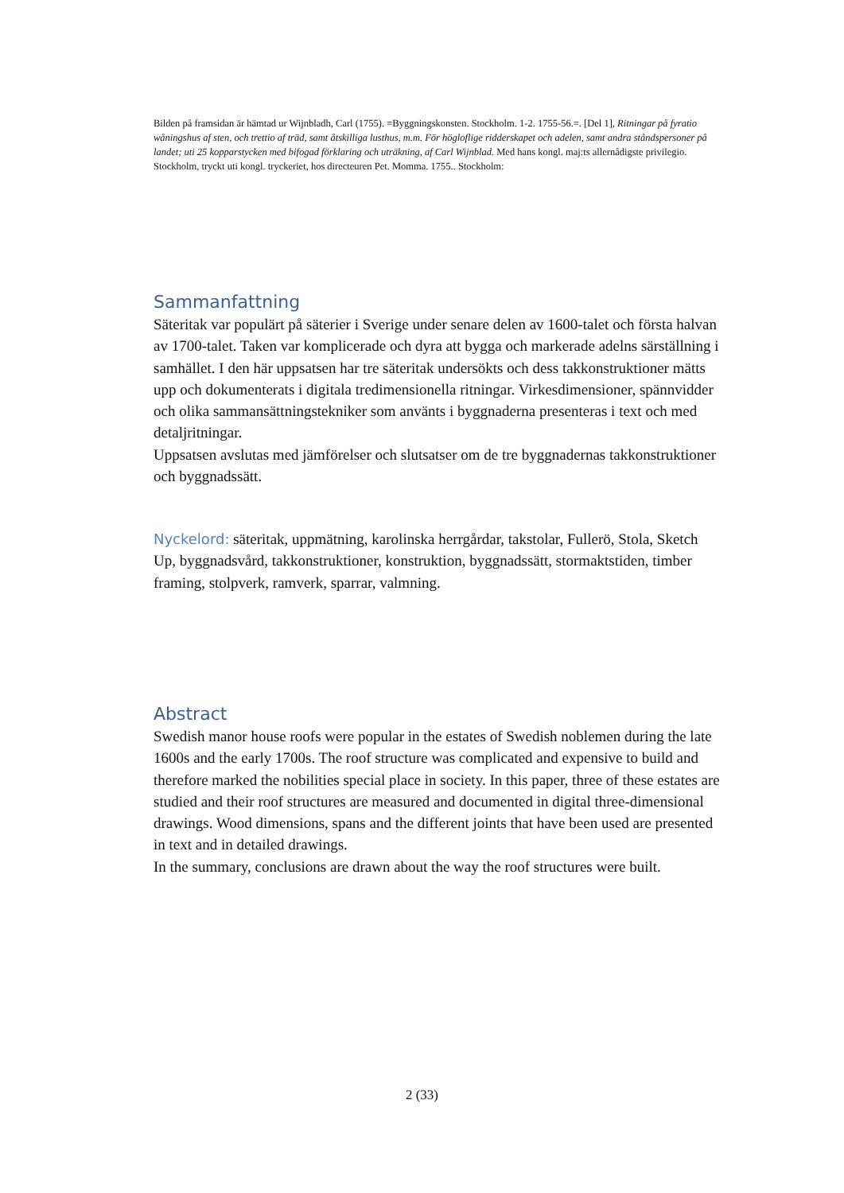Bilden på framsidan är hämtad ur Wijnbladh, Carl (1755). =Byggningskonsten. Stockholm. 1-2. 1755-56.=. [Del 1], Ritningar på fyratio wåningshus af sten, och trettio af träd, samt åtskilliga lusthus, m.m. För högloflige ridderskapet och adelen, samt andra ståndspersoner på landet; uti 25 kopparstycken med bifogad förklaring och uträkning, af Carl Wijnblad. Med hans kongl. maj:ts allernådigste privilegio. Stockholm, tryckt uti kongl. tryckeriet, hos directeuren Pet. Momma. 1755.. Stockholm:
Sammanfattning
Säteritak var populärt på säterier i Sverige under senare delen av 1600-talet och första halvan av 1700-talet. Taken var komplicerade och dyra att bygga och markerade adelns särställning i samhället. I den här uppsatsen har tre säteritak undersökts och dess takkonstruktioner mätts upp och dokumenterats i digitala tredimensionella ritningar. Virkesdimensioner, spännvidder och olika sammansättningstekniker som använts i byggnaderna presenteras i text och med detaljritningar.
Uppsatsen avslutas med jämförelser och slutsatser om de tre byggnadernas takkonstruktioner och byggnadssätt.
Nyckelord: säteritak, uppmätning, karolinska herrgårdar, takstolar, Fullerö, Stola, Sketch Up, byggnadsvård, takkonstruktioner, konstruktion, byggnadssätt, stormaktstiden, timber framing, stolpverk, ramverk, sparrar, valmning.
Abstract
Swedish manor house roofs were popular in the estates of Swedish noblemen during the late 1600s and the early 1700s. The roof structure was complicated and expensive to build and therefore marked the nobilities special place in society. In this paper, three of these estates are studied and their roof structures are measured and documented in digital three-dimensional drawings. Wood dimensions, spans and the different joints that have been used are presented in text and in detailed drawings.
In the summary, conclusions are drawn about the way the roof structures were built.
2 (33)